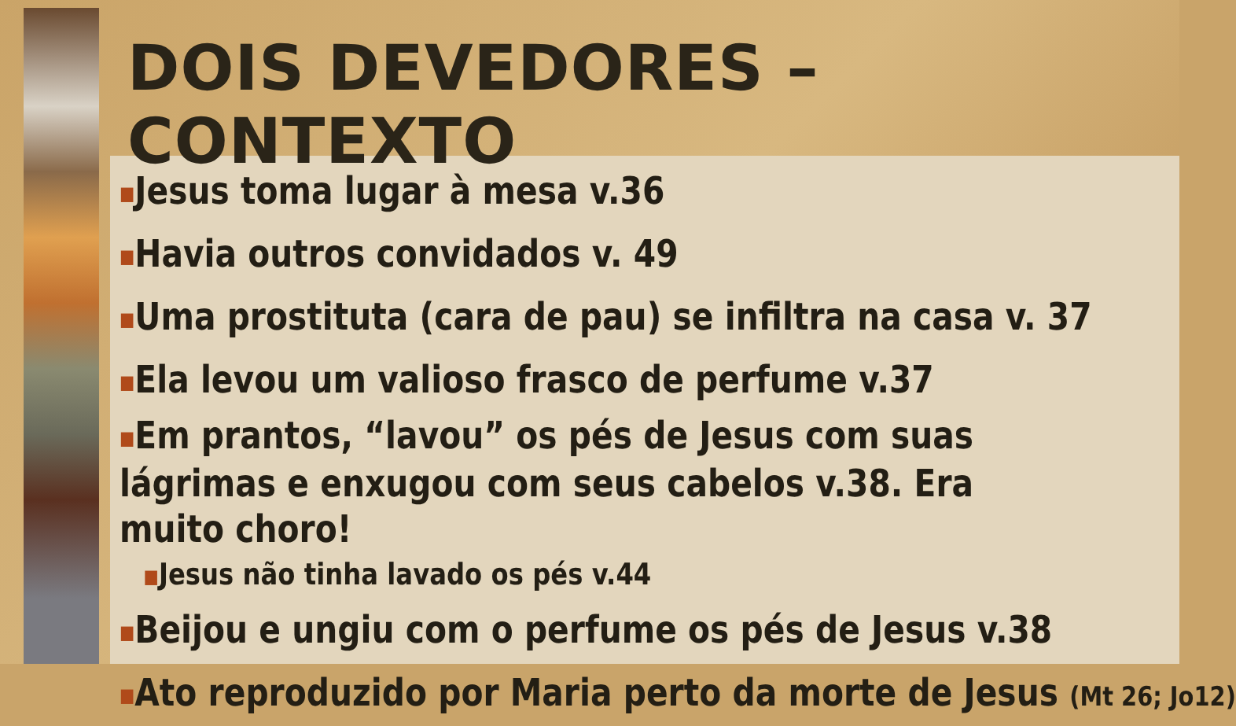DOIS DEVEDORES – CONTEXTO
■Jesus toma lugar à mesa v.36
■Havia outros convidados v. 49
■Uma prostituta (cara de pau) se infiltra na casa v. 37
■Ela levou um valioso frasco de perfume v.37
■Em prantos, “lavou” os pés de Jesus com suas lágrimas e enxugou com seus cabelos v.38. Era muito choro!
■Jesus não tinha lavado os pés v.44
■Beijou e ungiu com o perfume os pés de Jesus v.38
■Ato reproduzido por Maria perto da morte de Jesus (Mt 26; Jo12)